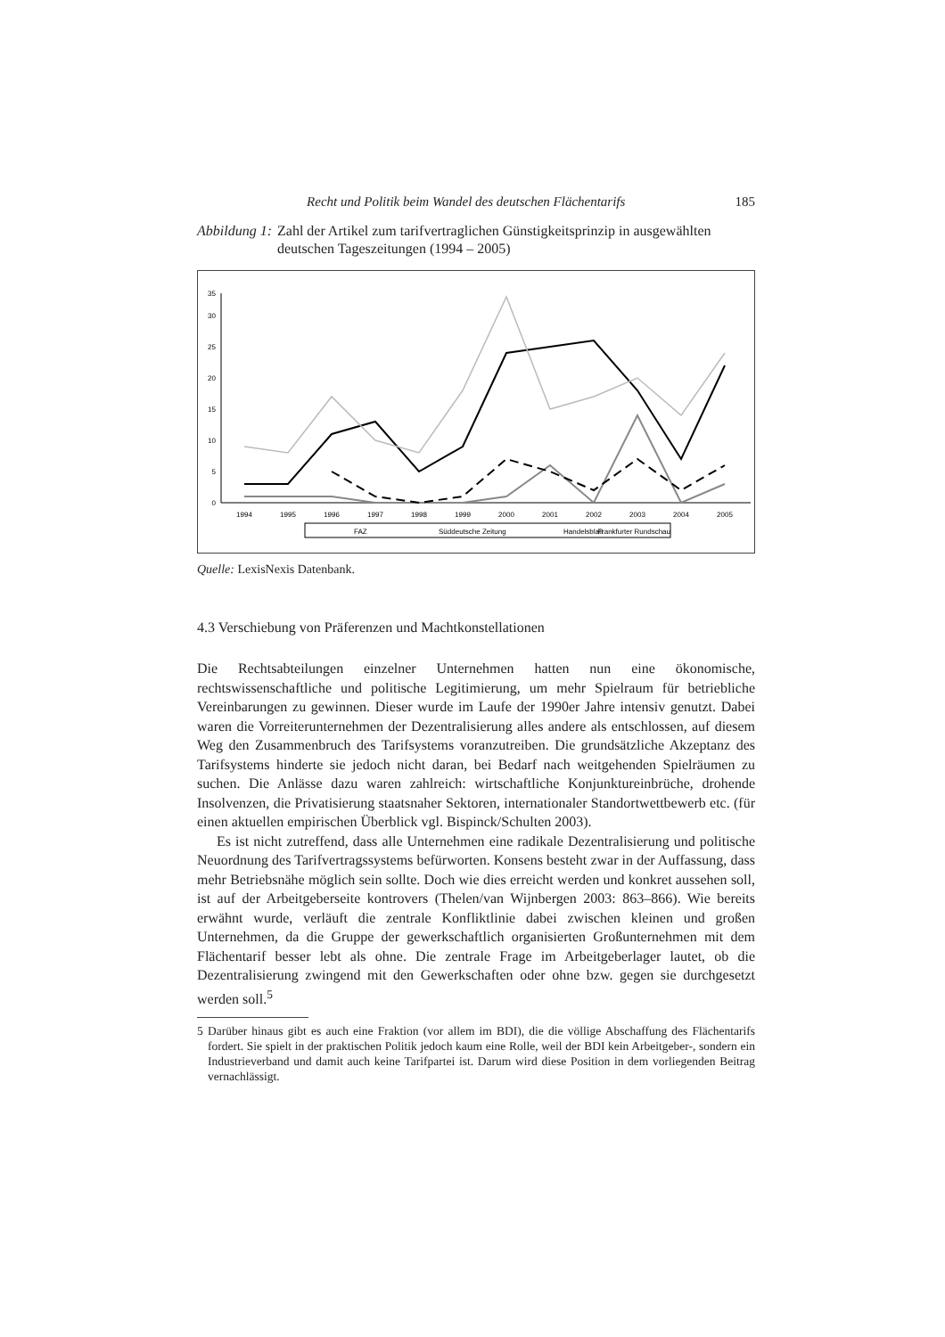Recht und Politik beim Wandel des deutschen Flächentarifs 185
Abbildung 1: Zahl der Artikel zum tarifvertraglichen Günstigkeitsprinzip in ausgewählten deutschen Tageszeitungen (1994 – 2005)
0
5
10
15
20
25
30
35
1994
1995
1996
1997
1998
1999
2000
2001
2002
2003
2004
2005
FAZ
Süddeutsche Zeitung
Handelsblatt
Frankfurter Rundschau
Quelle: LexisNexis Datenbank.
4.3 Verschiebung von Präferenzen und Machtkonstellationen
Die Rechtsabteilungen einzelner Unternehmen hatten nun eine ökonomische, rechtswissenschaftliche und politische Legitimierung, um mehr Spielraum für betriebliche Vereinbarungen zu gewinnen. Dieser wurde im Laufe der 1990er Jahre intensiv genutzt. Dabei waren die Vorreiterunternehmen der Dezentralisierung alles andere als entschlossen, auf diesem Weg den Zusammenbruch des Tarifsystems voranzutreiben. Die grundsätzliche Akzeptanz des Tarifsystems hinderte sie jedoch nicht daran, bei Bedarf nach weitgehenden Spielräumen zu suchen. Die Anlässe dazu waren zahlreich: wirtschaftliche Konjunktureinbrüche, drohende Insolvenzen, die Privatisierung staatsnaher Sektoren, internationaler Standortwettbewerb etc. (für einen aktuellen empirischen Überblick vgl. Bispinck/Schulten 2003).
Es ist nicht zutreffend, dass alle Unternehmen eine radikale Dezentralisierung und politische Neuordnung des Tarifvertragssystems befürworten. Konsens besteht zwar in der Auffassung, dass mehr Betriebsnähe möglich sein sollte. Doch wie dies erreicht werden und konkret aussehen soll, ist auf der Arbeitgeberseite kontrovers (Thelen/van Wijnbergen 2003: 863–866). Wie bereits erwähnt wurde, verläuft die zentrale Konfliktlinie dabei zwischen kleinen und großen Unternehmen, da die Gruppe der gewerkschaftlich organisierten Großunternehmen mit dem Flächentarif besser lebt als ohne. Die zentrale Frage im Arbeitgeberlager lautet, ob die Dezentralisierung zwingend mit den Gewerkschaften oder ohne bzw. gegen sie durchgesetzt werden soll.<sup>5</sup>
5 Darüber hinaus gibt es auch eine Fraktion (vor allem im BDI), die die völlige Abschaffung des Flächentarifs fordert. Sie spielt in der praktischen Politik jedoch kaum eine Rolle, weil der BDI kein Arbeitgeber-, sondern ein Industrieverband und damit auch keine Tarifpartei ist. Darum wird diese Position in dem vorliegenden Beitrag vernachlässigt.